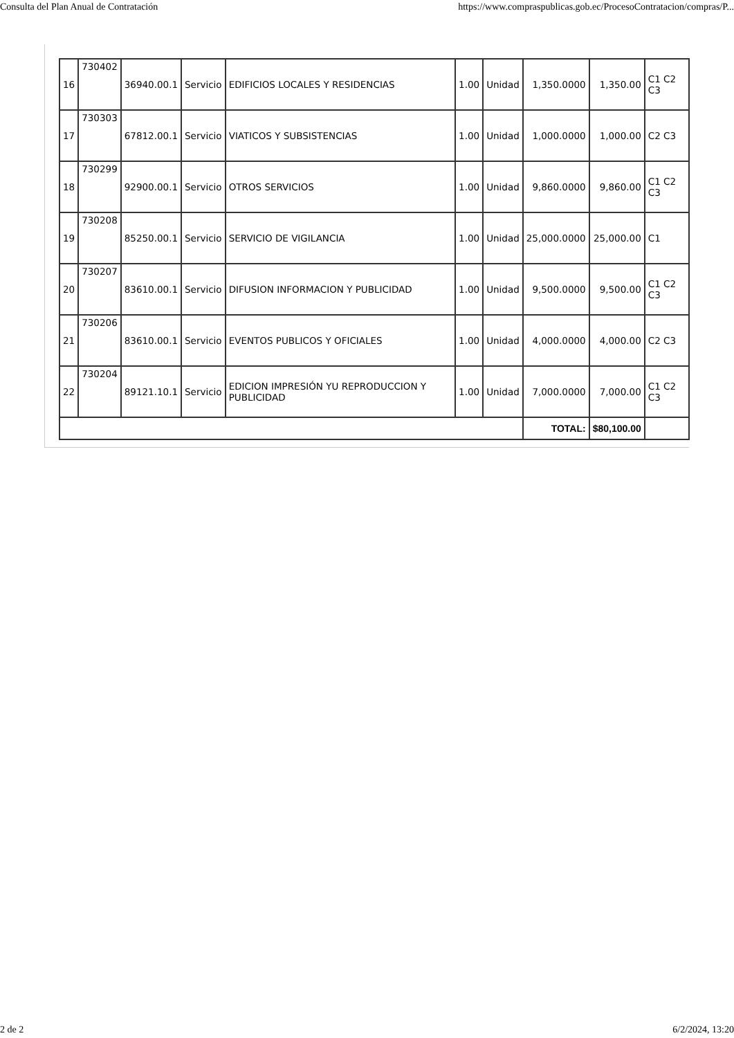Consulta del Plan Anual de Contratación https://www.compraspublicas.gob.ec/ProcesoContratacion/compras/P...
| 16 | 730402 | 36940.00.1 | Servicio | EDIFICIOS LOCALES Y RESIDENCIAS | 1.00 | Unidad | 1,350.0000 | 1,350.00 | C1 C2 C3 |
| 17 | 730303 | 67812.00.1 | Servicio | VIATICOS Y SUBSISTENCIAS | 1.00 | Unidad | 1,000.0000 | 1,000.00 | C2 C3 |
| 18 | 730299 | 92900.00.1 | Servicio | OTROS SERVICIOS | 1.00 | Unidad | 9,860.0000 | 9,860.00 | C1 C2 C3 |
| 19 | 730208 | 85250.00.1 | Servicio | SERVICIO DE VIGILANCIA | 1.00 | Unidad | 25,000.0000 | 25,000.00 | C1 |
| 20 | 730207 | 83610.00.1 | Servicio | DIFUSION INFORMACION Y PUBLICIDAD | 1.00 | Unidad | 9,500.0000 | 9,500.00 | C1 C2 C3 |
| 21 | 730206 | 83610.00.1 | Servicio | EVENTOS PUBLICOS Y OFICIALES | 1.00 | Unidad | 4,000.0000 | 4,000.00 | C2 C3 |
| 22 | 730204 | 89121.10.1 | Servicio | EDICION IMPRESIÓN YU REPRODUCCION Y PUBLICIDAD | 1.00 | Unidad | 7,000.0000 | 7,000.00 | C1 C2 C3 |
| | | | | | | | TOTAL: | $80,100.00 | |
2 de 2 6/2/2024, 13:20